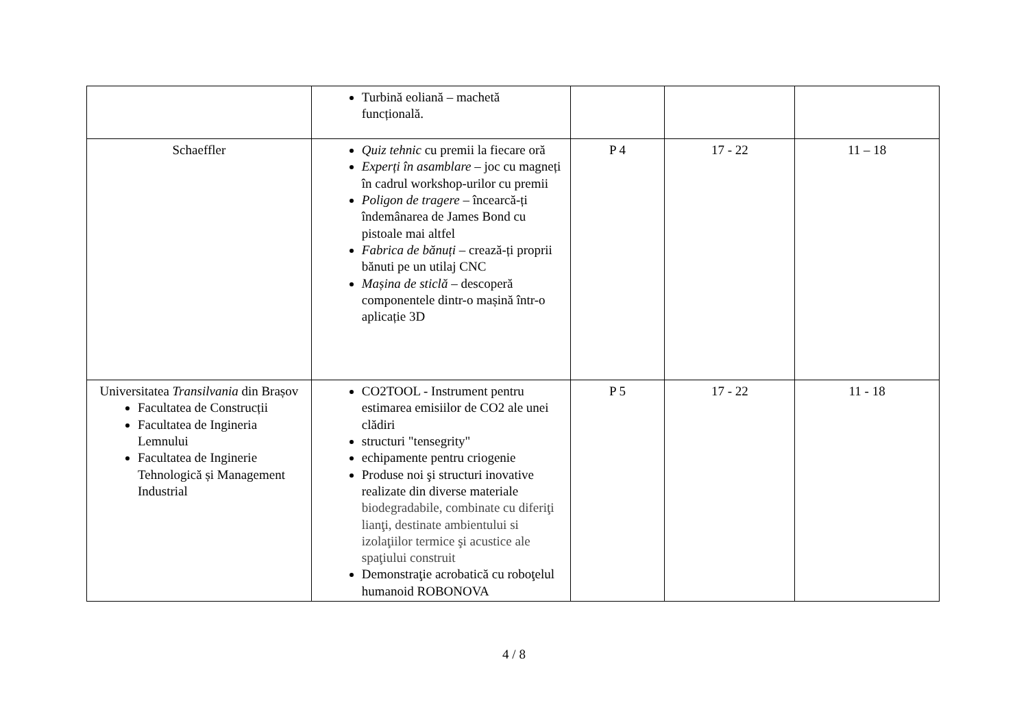| | Turbină eoliană – machetă funcțională. | | | |
| Schaeffler | Quiz tehnic cu premii la fiecare oră Experți în asamblare – joc cu magneți în cadrul workshop-urilor cu premii Poligon de tragere – încearcă-ți îndemânarea de James Bond cu pistoale mai altfel Fabrica de bănuți – crează-ți proprii bănuti pe un utilaj CNC Mașina de sticlă – descoperă componentele dintr-o mașină într-o aplicație 3D | P 4 | 17 - 22 | 11 – 18 |
| Universitatea Transilvania din Brașov Facultatea de Construcții Facultatea de Ingineria Lemnului Facultatea de Inginerie Tehnologică și Management Industrial | CO2TOOL - Instrument pentru estimarea emisiilor de CO2 ale unei clădiri structuri "tensegrity" echipamente pentru criogenie Produse noi şi structuri inovative realizate din diverse materiale biodegradabile, combinate cu diferiţi lianţi, destinate ambientului si izolaţiilor termice şi acustice ale spaţiului construit Demonstraţie acrobatică cu roboţelul humanoid ROBONOVA | P 5 | 17 - 22 | 11 - 18 |
4 / 8